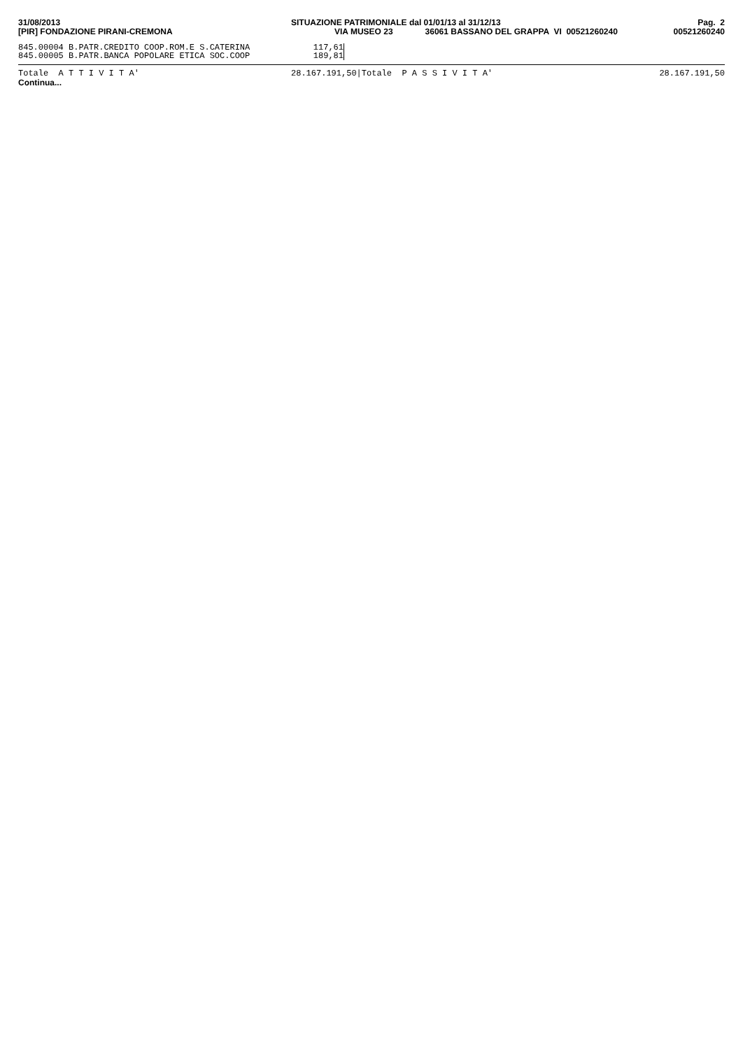31/08/2013
[PIR] FONDAZIONE PIRANI-CREMONA
SITUAZIONE PATRIMONIALE dal 01/01/13 al 31/12/13
VIA MUSEO 23 36061 BASSANO DEL GRAPPA VI 00521260240
Pag. 2
00521260240
| 845.00004 B.PATR.CREDITO COOP.ROM.E S.CATERINA | 117,61 | |
| 845.00005 B.PATR.BANCA POPOLARE ETICA SOC.COOP | 189,81 | |
Totale A T T I V I T A' 28.167.191,50|Totale P A S S I V I T A'
28.167.191,50
Continua...